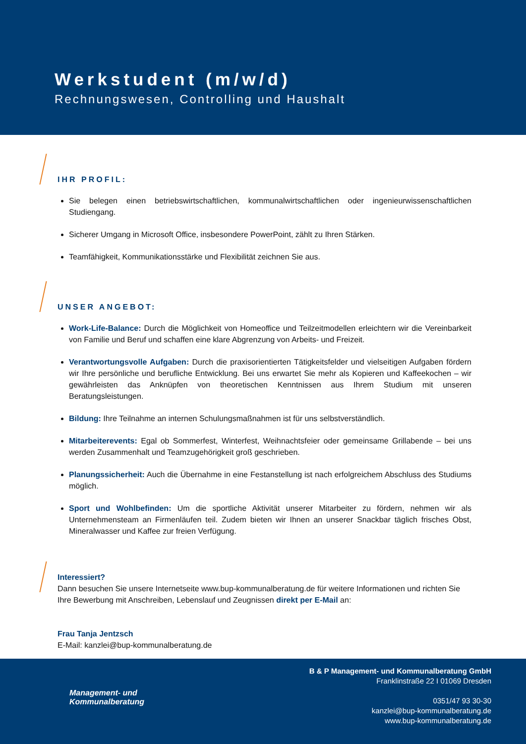Werkstudent (m/w/d)
Rechnungswesen, Controlling und Haushalt
IHR PROFIL:
Sie belegen einen betriebswirtschaftlichen, kommunalwirtschaftlichen oder ingenieurwissenschaftlichen Studiengang.
Sicherer Umgang in Microsoft Office, insbesondere PowerPoint, zählt zu Ihren Stärken.
Teamfähigkeit, Kommunikationsstärke und Flexibilität zeichnen Sie aus.
UNSER ANGEBOT:
Work-Life-Balance: Durch die Möglichkeit von Homeoffice und Teilzeitmodellen erleichtern wir die Vereinbarkeit von Familie und Beruf und schaffen eine klare Abgrenzung von Arbeits- und Freizeit.
Verantwortungsvolle Aufgaben: Durch die praxisorientierten Tätigkeitsfelder und vielseitigen Aufgaben fördern wir Ihre persönliche und berufliche Entwicklung. Bei uns erwartet Sie mehr als Kopieren und Kaffeekochen – wir gewährleisten das Anknüpfen von theoretischen Kenntnissen aus Ihrem Studium mit unseren Beratungsleistungen.
Bildung: Ihre Teilnahme an internen Schulungsmaßnahmen ist für uns selbstverständlich.
Mitarbeiterevents: Egal ob Sommerfest, Winterfest, Weihnachtsfeier oder gemeinsame Grillabende – bei uns werden Zusammenhalt und Teamzugehörigkeit groß geschrieben.
Planungssicherheit: Auch die Übernahme in eine Festanstellung ist nach erfolgreichem Abschluss des Studiums möglich.
Sport und Wohlbefinden: Um die sportliche Aktivität unserer Mitarbeiter zu fördern, nehmen wir als Unternehmensteam an Firmenläufen teil. Zudem bieten wir Ihnen an unserer Snackbar täglich frisches Obst, Mineralwasser und Kaffee zur freien Verfügung.
Interessiert?
Dann besuchen Sie unsere Internetseite www.bup-kommunalberatung.de für weitere Informationen und richten Sie Ihre Bewerbung mit Anschreiben, Lebenslauf und Zeugnissen direkt per E-Mail an:
Frau Tanja Jentzsch
E-Mail: kanzlei@bup-kommunalberatung.de
Management- und
Kommunalberatung
B & P Management- und Kommunalberatung GmbH
Franklinstraße 22 I 01069 Dresden
0351/47 93 30-30
kanzlei@bup-kommunalberatung.de
www.bup-kommunalberatung.de